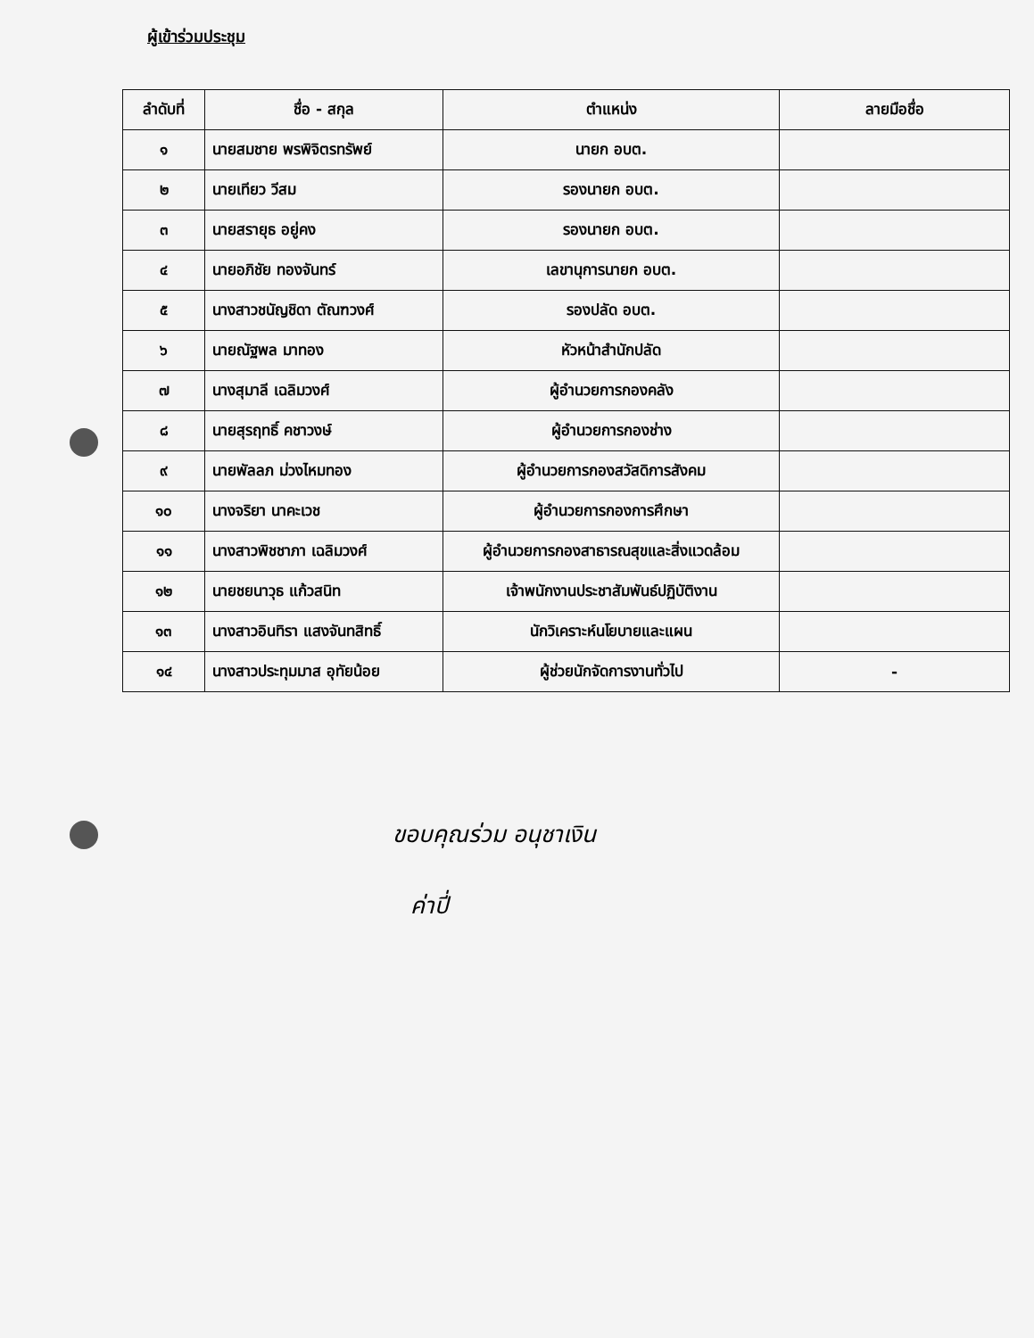ผู้เข้าร่วมประชุม
| ลำดับที่ | ชื่อ - สกุล | ตำแหน่ง | ลายมือชื่อ |
| --- | --- | --- | --- |
| ๑ | นายสมชาย พรพิจิตรทรัพย์ | นายก อบต. | |
| ๒ | นายเทียว วีสม | รองนายก อบต. | |
| ๓ | นายสรายุธ อยู่คง | รองนายก อบต. | |
| ๔ | นายอภิชัย ทองจันทร์ | เลขานุการนายก อบต. | |
| ๕ | นางสาวชนัญชิดา ตัณฑวงศ์ | รองปลัด อบต. | |
| ๖ | นายณัฐพล มาทอง | หัวหน้าสำนักปลัด | |
| ๗ | นางสุมาลี เฉลิมวงศ์ | ผู้อำนวยการกองคลัง | |
| ๘ | นายสุรฤทธิ์ คชาวงษ์ | ผู้อำนวยการกองช่าง | |
| ๙ | นายพัลลภ ม่วงไหมทอง | ผู้อำนวยการกองสวัสดิการสังคม | |
| ๑๐ | นางจริยา นาคะเวช | ผู้อำนวยการกองการศึกษา | |
| ๑๑ | นางสาวพิชชาภา เฉลิมวงศ์ | ผู้อำนวยการกองสาธารณสุขและสิ่งแวดล้อม | |
| ๑๒ | นายชยนาวุธ แก้วสนิท | เจ้าพนักงานประชาสัมพันธ์ปฏิบัติงาน | |
| ๑๓ | นางสาวอินทิรา แสงจันทสิทธิ์ | นักวิเคราะห์นโยบายและแผน | |
| ๑๔ | นางสาวประทุมมาส อุทัยน้อย | ผู้ช่วยนักจัดการงานทั่วไป | - |
ขอบคุณร่วม อนุชาเงิน
ค่าปี่